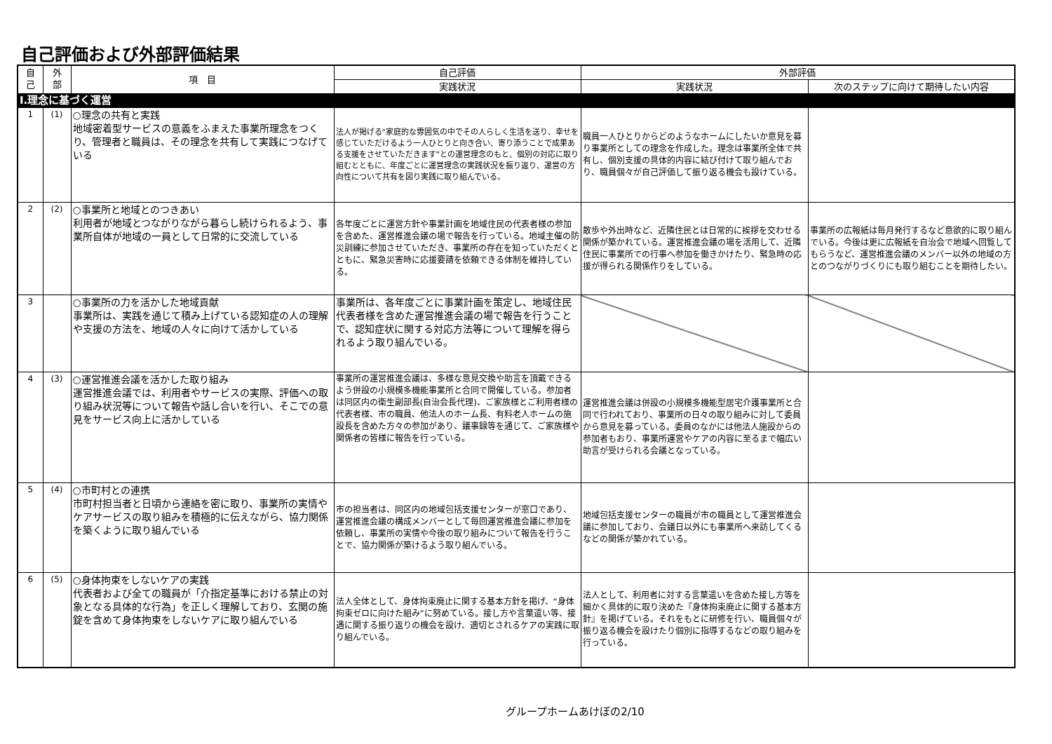自己評価および外部評価結果
| 自 己 | 外 部 | 項 目 | 自己評価 | 外部評価 | |
| --- | --- | --- | --- | --- | --- |
| | | | 実践状況 | 実践状況 | 次のステップに向けて期待したい内容 |
| Ⅰ.理念に基づく運営 | | | | | |
| 1 | (1) | ○理念の共有と実践 地域密着型サービスの意義をふまえた事業所理念をつくり、管理者と職員は、その理念を共有して実践につなげている | 法人が掲げる“家庭的な雰囲気の中でその人らしく生活を送り、幸せを感じていただけるよう一人ひとりと向き合い、寄り添うことで成果ある支援をさせていただきます”との運営理念のもと、個別の対応に取り組むとともに、年度ごとに運営理念の実践状況を振り返り、運営の方向性について共有を図り実践に取り組んでいる。 | 職員一人ひとりからどのようなホームにしたいか意見を募り事業所としての理念を作成した。理念は事業所全体で共有し、個別支援の具体的内容に結び付けて取り組んでおり、職員個々が自己評価して振り返る機会も設けている。 | |
| 2 | (2) | ○事業所と地域とのつきあい 利用者が地域とつながりながら暮らし続けられるよう、事業所自体が地域の一員として日常的に交流している | 各年度ごとに運営方針や事業計画を地域住民の代表者様の参加を含めた、運営推進会議の場で報告を行っている。地域主催の防災訓練に参加させていただき、事業所の存在を知っていただくとともに、緊急災害時に応援要請を依頼できる体制を維持している。 | 散歩や外出時など、近隣住民とは日常的に挨拶を交わせる関係が築かれている。運営推進会議の場を活用して、近隣住民に事業所での行事へ参加を働きかけたり、緊急時の応援が得られる関係作りをしている。 | 事業所の広報紙は毎月発行するなど意欲的に取り組んでいる。今後は更に広報紙を自治会で地域へ回覧してもらうなど、運営推進会議のメンバー以外の地域の方とのつながりづくりにも取り組むことを期待したい。 |
| 3 | | ○事業所の力を活かした地域貢献 事業所は、実践を通じて積み上げている認知症の人の理解や支援の方法を、地域の人々に向けて活かしている | 事業所は、各年度ごとに事業計画を策定し、地域住民代表者様を含めた運営推進会議の場で報告を行うことで、認知症状に関する対応方法等について理解を得られるよう取り組んでいる。 | | |
| 4 | (3) | ○運営推進会議を活かした取り組み 運営推進会議では、利用者やサービスの実際、評価への取り組み状況等について報告や話し合いを行い、そこでの意見をサービス向上に活かしている | 事業所の運営推進会議は、多様な意見交換や助言を頂戴できるよう併設の小規模多機能事業所と合同で開催している。参加者は同区内の衛生副部長(自治会長代理)、ご家族様とご利用者様の代表者様、市の職員、他法人のホーム長、有料老人ホームの施設長を含めた方々の参加があり、議事録等を通じて、ご家族様や関係者の皆様に報告を行っている。 | 運営推進会議は併設の小規模多機能型居宅介護事業所と合同で行われており、事業所の日々の取り組みに対して委員から意見を募っている。委員のなかには他法人施設からの参加者もおり、事業所運営やケアの内容に至るまで幅広い助言が受けられる会議となっている。 | |
| 5 | (4) | ○市町村との連携 市町村担当者と日頃から連絡を密に取り、事業所の実情やケアサービスの取り組みを積極的に伝えながら、協力関係を築くように取り組んでいる | 市の担当者は、同区内の地域包括支援センターが窓口であり、運営推進会議の構成メンバーとして毎回運営推進会議に参加を依頼し、事業所の実情や今後の取り組みについて報告を行うことで、協力関係が築けるよう取り組んでいる。 | 地域包括支援センターの職員が市の職員として運営推進会議に参加しており、会議日以外にも事業所へ来訪してくるなどの関係が築かれている。 | |
| 6 | (5) | ○身体拘束をしないケアの実践 代表者および全ての職員が「介指定基準における禁止の対象となる具体的な行為」を正しく理解しており、玄関の施錠を含めて身体拘束をしないケアに取り組んでいる | 法人全体として、身体拘束廃止に関する基本方針を掲げ、“身体拘束ゼロに向けた組み”に努めている。接し方や言葉遣い等、接遇に関する振り返りの機会を設け、適切とされるケアの実践に取り組んでいる。 | 法人として、利用者に対する言葉遣いを含めた接し方等を細かく具体的に取り決めた『身体拘束廃止に関する基本方針』を掲げている。それをもとに研修を行い、職員個々が振り返る機会を設けたり個別に指導するなどの取り組みを行っている。 | |
グループホームあけぼの2/10